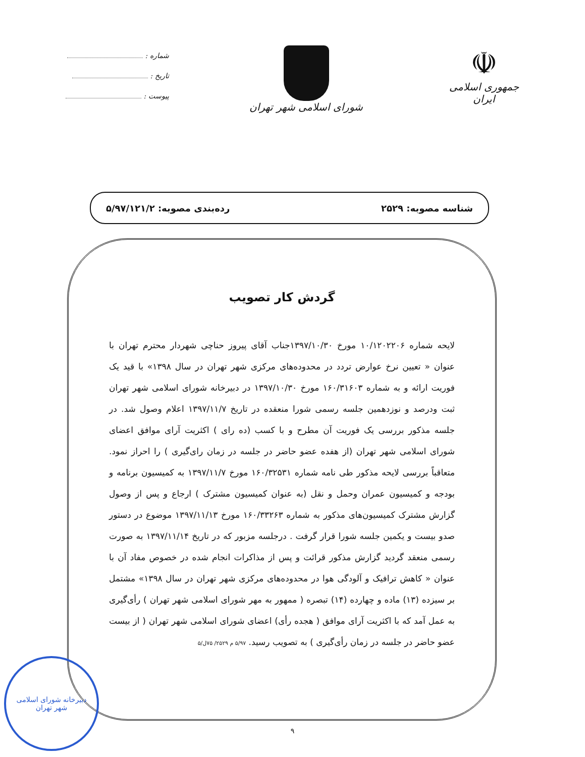☫
جمهوری اسلامی ایران
شورای اسلامی شهر تهران
شماره :
تاریخ :
پیوست :
شناسه مصوبه: ۲۵۲۹ رده‌بندی مصوبه: ۵/۹۷/۱۲۱/۲
گردش کار تصویب
لایحه شماره ۱۰/۱۲۰۲۲۰۶ مورخ ۱۳۹۷/۱۰/۳۰جناب آقای پیروز حناچی شهردار محترم تهران با عنوان « تعیین نرخ عوارض تردد در محدوده‌های مرکزی شهر تهران در سال ۱۳۹۸» با قید یک فوریت ارائه و به شماره ۱۶۰/۳۱۶۰۳ مورخ ۱۳۹۷/۱۰/۳۰ در دبیرخانه شورای اسلامی شهر تهران ثبت ودرصد و نوزدهمین جلسه رسمی شورا منعقده در تاریخ ۱۳۹۷/۱۱/۷ اعلام وصول شد. در جلسه مذکور بررسی یک فوریت آن مطرح و با کسب (ده رای ) اکثریت آرای موافق اعضای شورای اسلامی شهر تهران (از هفده عضو حاضر در جلسه در زمان رای‌گیری ) را احراز نمود. متعاقباً بررسی لایحه مذکور طی نامه شماره ۱۶۰/۳۲۵۳۱ مورخ ۱۳۹۷/۱۱/۷ به کمیسیون برنامه و بودجه و کمیسیون عمران وحمل و نقل (به عنوان کمیسیون مشترک ) ارجاع و پس از وصول گزارش مشترک کمیسیون‌های مذکور به شماره ۱۶۰/۳۳۲۶۳ مورخ ۱۳۹۷/۱۱/۱۳ موضوع در دستور صدو بیست و یکمین جلسه شورا قرار گرفت . درجلسه مزبور که در تاریخ ۱۳۹۷/۱۱/۱۴ به صورت رسمی منعقد گردید گزارش مذکور قرائت و پس از مذاکرات انجام شده در خصوص مفاد آن با عنوان « کاهش ترافیک و آلودگی هوا در محدوده‌های مرکزی شهر تهران در سال ۱۳۹۸» مشتمل بر سیزده (۱۳) ماده و چهارده (۱۴) تبصره ( ممهور به مهر شورای اسلامی شهر تهران ) رأی‌گیری به عمل آمد که با اکثریت آرای موافق ( هجده رأی) اعضای شورای اسلامی شهر تهران ( از بیست عضو حاضر در جلسه در زمان رأی‌گیری ) به تصویب رسید. ۵/۹۷ م ۲۵۲۹/ ۷۵ل/۵
۹
دبیرخانه شورای اسلامی
شهر تهران